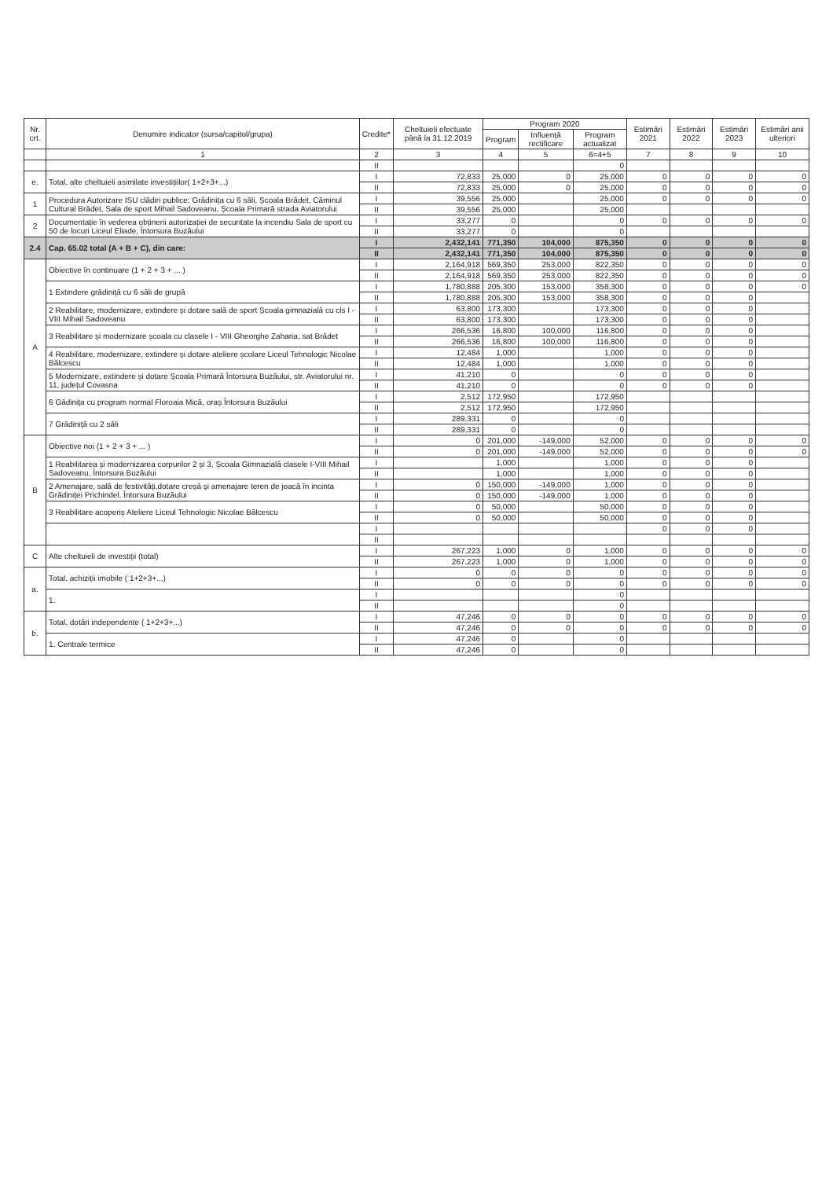| Nr. crt. | Denumire indicator (sursa/capitol/grupa) | Credite* | Cheltuieli efectuate până la 31.12.2019 | Program 2020 | | | Estimări 2021 | Estimări 2022 | Estimări 2023 | Estimări anii ulteriori |
| --- | --- | --- | --- | --- | --- | --- | --- | --- | --- | --- |
| | | | | Program | Influență rectificare | Program actualizat | | | | |
| | 1 | 2 | 3 | 4 | 5 | 6=4+5 | 7 | 8 | 9 | 10 |
| | | II | | | | 0 | | | | |
| e. | Total, alte cheltuieli asimilate investițiilor( 1+2+3+...) | I | 72,833 | 25,000 | 0 | 25,000 | 0 | 0 | 0 | 0 |
| | | II | 72,833 | 25,000 | 0 | 25,000 | 0 | 0 | 0 | 0 |
| 1 | Procedura Autorizare ISU clădiri publice: Grădinița cu 6 săli, Școala Brădet, Căminul Cultural Brădet, Sala de sport Mihail Sadoveanu, Școala Primară strada Aviatorului | I | 39,556 | 25,000 | | 25,000 | 0 | 0 | 0 | 0 |
| | | II | 39,556 | 25,000 | | 25,000 | | | | |
| 2 | Documentație în vederea obținerii autorizației de securitate la incendiu Sala de sport cu 50 de locuri Liceul Eliade, Întorsura Buzăului | I | 33,277 | 0 | | 0 | 0 | 0 | 0 | 0 |
| | | II | 33,277 | 0 | | 0 | | | | |
| 2.4 | Cap. 65.02 total (A + B + C), din care: | I | 2,432,141 | 771,350 | 104,000 | 875,350 | 0 | 0 | 0 | 0 |
| | | II | 2,432,141 | 771,350 | 104,000 | 875,350 | 0 | 0 | 0 | 0 |
| A | Obiective în continuare (1 + 2 + 3 + ... ) | I | 2,164,918 | 569,350 | 253,000 | 822,350 | 0 | 0 | 0 | 0 |
| | | II | 2,164,918 | 569,350 | 253,000 | 822,350 | 0 | 0 | 0 | 0 |
| | 1 Extindere grădiniță cu 6 săli de grupă | I | 1,780,888 | 205,300 | 153,000 | 358,300 | 0 | 0 | 0 | 0 |
| | | II | 1,780,888 | 205,300 | 153,000 | 358,300 | 0 | 0 | 0 | |
| | 2 Reabilitare, modernizare, extindere și dotare sală de sport Școala gimnazială cu cls I - VIII Mihail Sadoveanu | I | 63,800 | 173,300 | | 173,300 | 0 | 0 | 0 | |
| | | II | 63,800 | 173,300 | | 173,300 | 0 | 0 | 0 | |
| | 3 Reabilitare și modernizare școala cu clasele I - VIII Gheorghe Zaharia, sat Brădet | I | 266,536 | 16,800 | 100,000 | 116,800 | 0 | 0 | 0 | |
| | | II | 266,536 | 16,800 | 100,000 | 116,800 | 0 | 0 | 0 | |
| | 4 Reabilitare, modernizare, extindere și dotare ateliere școlare Liceul Tehnologic Nicolae Bălcescu | I | 12,484 | 1,000 | | 1,000 | 0 | 0 | 0 | |
| | | II | 12,484 | 1,000 | | 1,000 | 0 | 0 | 0 | |
| | 5 Modernizare, extindere și dotare Școala Primară Întorsura Buzăului, str. Aviatorului nr. 11, județul Covasna | I | 41,210 | 0 | | 0 | 0 | 0 | 0 | |
| | | II | 41,210 | 0 | | 0 | 0 | 0 | 0 | |
| | 6 Gădinița cu program normal Floroaia Mică, oraș Întorsura Buzăului | I | 2,512 | 172,950 | | 172,950 | | | | |
| | | II | 2,512 | 172,950 | | 172,950 | | | | |
| | 7 Grădiniță cu 2 săli | I | 289,331 | 0 | | 0 | | | | |
| | | II | 289,331 | 0 | | 0 | | | | |
| B | Obiective noi (1 + 2 + 3 + ... ) | I | 0 | 201,000 | -149,000 | 52,000 | 0 | 0 | 0 | 0 |
| | | II | 0 | 201,000 | -149,000 | 52,000 | 0 | 0 | 0 | 0 |
| | 1 Reabilitarea și modernizarea corpurilor 2 și 3, Școala Gimnazială clasele I-VIII Mihail Sadoveanu, Întorsura Buzăului | I | | 1,000 | | 1,000 | 0 | 0 | 0 | |
| | | II | | 1,000 | | 1,000 | 0 | 0 | 0 | |
| | 2 Amenajare, sală de festivități,dotare creșă și amenajare teren de joacă în incinta Grădiniței Prichindel, Întorsura Buzăului | I | 0 | 150,000 | -149,000 | 1,000 | 0 | 0 | 0 | |
| | | II | 0 | 150,000 | -149,000 | 1,000 | 0 | 0 | 0 | |
| | 3 Reabilitare acoperiș Ateliere Liceul Tehnologic Nicolae Bălcescu | I | 0 | 50,000 | | 50,000 | 0 | 0 | 0 | |
| | | II | 0 | 50,000 | | 50,000 | 0 | 0 | 0 | |
| | | I | | | | | 0 | 0 | 0 | |
| | | II | | | | | | | | |
| C | Alte cheltuieli de investiții (total) | I | 267,223 | 1,000 | 0 | 1,000 | 0 | 0 | 0 | 0 |
| | | II | 267,223 | 1,000 | 0 | 1,000 | 0 | 0 | 0 | 0 |
| a. | Total, achiziții imobile ( 1+2+3+...) | I | 0 | 0 | 0 | 0 | 0 | 0 | 0 | 0 |
| | | II | 0 | 0 | 0 | 0 | 0 | 0 | 0 | 0 |
| | 1. | I | | | | 0 | | | | |
| | | II | | | | 0 | | | | |
| b. | Total, dotări independente ( 1+2+3+...) | I | 47,246 | 0 | 0 | 0 | 0 | 0 | 0 | 0 |
| | | II | 47,246 | 0 | 0 | 0 | 0 | 0 | 0 | 0 |
| | 1. Centrale termice | I | 47,246 | 0 | | 0 | | | | |
| | | II | 47,246 | 0 | | 0 | | | | |